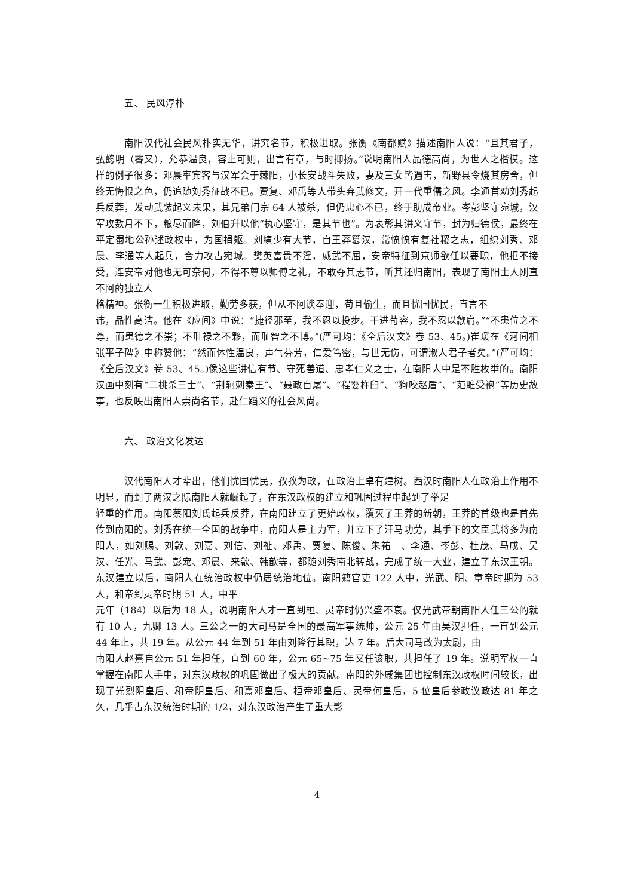五、 民风淳朴
南阳汉代社会民风朴实无华，讲究名节，积极进取。张衡《南都赋》描述南阳人说：“且其君子，弘懿明（睿又），允恭温良，容止可则，出言有章，与时抑扬。”说明南阳人品德高尚，为世人之楷模。这样的例子很多：邓晨率宾客与汉军会于棘阳，小长安战斗失败，妻及三女皆遇害，新野县令烧其房舍，但终无悔恨之色，仍追随刘秀征战不已。贾复、邓禹等人带头弃武修文，开一代重儒之风。李通首劝刘秀起兵反莽，发动武装起义未果，其兄弟门宗 64 人被杀，但仍忠心不已，终于助成帝业。岑彭坚守宛城，汉军攻数月不下，粮尽而降，刘伯升以他“执心坚守，是其节也”。为表彰其讲义守节，封为归德侯，最终在平定蜀地公孙述政权中，为国捐躯。刘縯少有大节，自王莽篡汉，常愤愤有复社稷之志，组织刘秀、邓晨、李通等人起兵，合力攻占宛城。樊英富贵不淫，威武不屈，安帝特征到京师欲任以要职，他拒不接受，连安帝对他也无可奈何，不得不尊以师傅之礼，不敢夺其志节，听其还归南阳，表现了南阳士人刚直不阿的独立人
格精神。张衡一生积极进取，勤劳多获，但从不阿谀奉迎，苟且偷生，而且忧国忧民，直言不
讳，品性高洁。他在《应间》中说：“捷径邪至，我不忍以投步。干进苟容，我不忍以歙肩。”“不患位之不尊，而患德之不崇；不耻禄之不夥，而耻智之不博。”(严可均：《全后汉文》卷 53、45。)崔瑗在《河间相张平子碑》中称赞他：“然而体性温良，声气芬芳，仁爱笃密，与世无伤，可谓淑人君子者矣。”(严可均：《全后汉文》卷 53、45。)像这些讲信有节、守死善道、忠孝仁义之士，在南阳人中是不胜枚举的。南阳汉画中刻有“二桃杀三士”、“荆轲刺秦王”、“聂政自屠”、“程婴杵臼”、“狗咬赵盾”、“范雎受袍”等历史故事，也反映出南阳人崇尚名节，赴仁蹈义的社会风尚。
六、 政治文化发达
汉代南阳人才辈出，他们忧国忧民，孜孜为政，在政治上卓有建树。西汉时南阳人在政治上作用不明显，而到了两汉之际南阳人就崛起了，在东汉政权的建立和巩固过程中起到了举足
轻重的作用。南阳蔡阳刘氏起兵反莽，在南阳建立了更始政权，覆灭了王莽的新朝，王莽的首级也是首先传到南阳的。刘秀在统一全国的战争中，南阳人是主力军，并立下了汗马功劳，其手下的文臣武将多为南阳人，如刘赐、刘歙、刘嘉、刘信、刘祉、邓禹、贾复、陈俊、朱祐　、李通、岑彭、杜茂、马成、吴汉、任光、马武、彭宠、邓晨、来歙、韩歆等，都随刘秀南北转战，完成了统一大业，建立了东汉王朝。东汉建立以后，南阳人在统治政权中仍居统治地位。南阳籍官吏 122 人中，光武、明、章帝时期为 53 人，和帝到灵帝时期 51 人，中平
元年（184）以后为 18 人，说明南阳人才一直到桓、灵帝时仍兴盛不衰。仅光武帝朝南阳人任三公的就有 10 人，九卿 13 人。三公之一的大司马是全国的最高军事统帅，公元 25 年由吴汉担任，一直到公元 44 年止，共 19 年。从公元 44 年到 51 年由刘隆行其职，达 7 年。后大司马改为太尉，由
南阳人赵熹自公元 51 年担任，直到 60 年，公元 65~75 年又任该职，共担任了 19 年。说明军权一直掌握在南阳人手中，对东汉政权的巩固做出了极大的贡献。南阳的外戚集团也控制东汉政权时间较长，出现了光烈阴皇后、和帝阴皇后、和熹邓皇后、桓帝邓皇后、灵帝何皇后，5 位皇后参政议政达 81 年之久，几乎占东汉统治时期的 1/2，对东汉政治产生了重大影
4